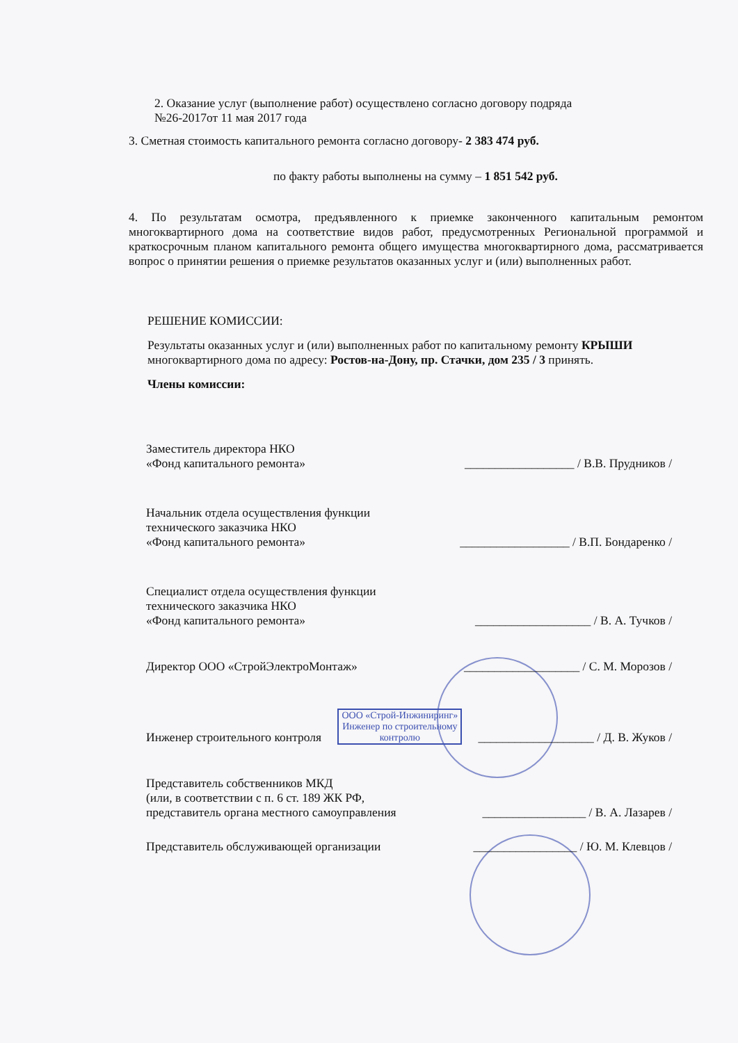2. Оказание услуг (выполнение работ) осуществлено согласно договору подряда
№26-2017от 11 мая 2017 года
3. Сметная стоимость капитального ремонта согласно договору- 2 383 474 руб.
по факту работы выполнены на сумму – 1 851 542 руб.
4. По результатам осмотра, предъявленного к приемке законченного капитальным ремонтом многоквартирного дома на соответствие видов работ, предусмотренных Региональной программой и краткосрочным планом капитального ремонта общего имущества многоквартирного дома, рассматривается вопрос о принятии решения о приемке результатов оказанных услуг и (или) выполненных работ.
РЕШЕНИЕ КОМИССИИ:
Результаты оказанных услуг и (или) выполненных работ по капитальному ремонту КРЫШИ многоквартирного дома по адресу: Ростов-на-Дону, пр. Стачки, дом 235 / 3 принять.
Члены комиссии:
Заместитель директора НКО
«Фонд капитального ремонта»
__________________ / В.В. Прудников /
Начальник отдела осуществления функции
технического заказчика НКО
«Фонд капитального ремонта»
__________________ / В.П. Бондаренко /
Специалист отдела осуществления функции
технического заказчика НКО
«Фонд капитального ремонта»
___________________ / В. А. Тучков /
Директор ООО «СтройЭлектроМонтаж»
___________________ / С. М. Морозов /
Инженер строительного контроля
ООО «Строй-Инжиниринг»
Инженер по строительному
контролю
___________________ / Д. В. Жуков /
Представитель собственников МКД
(или, в соответствии с п. 6 ст. 189 ЖК РФ,
представитель органа местного самоуправления
_________________ / В. А. Лазарев /
Представитель обслуживающей организации
_________________ / Ю. М. Клевцов /